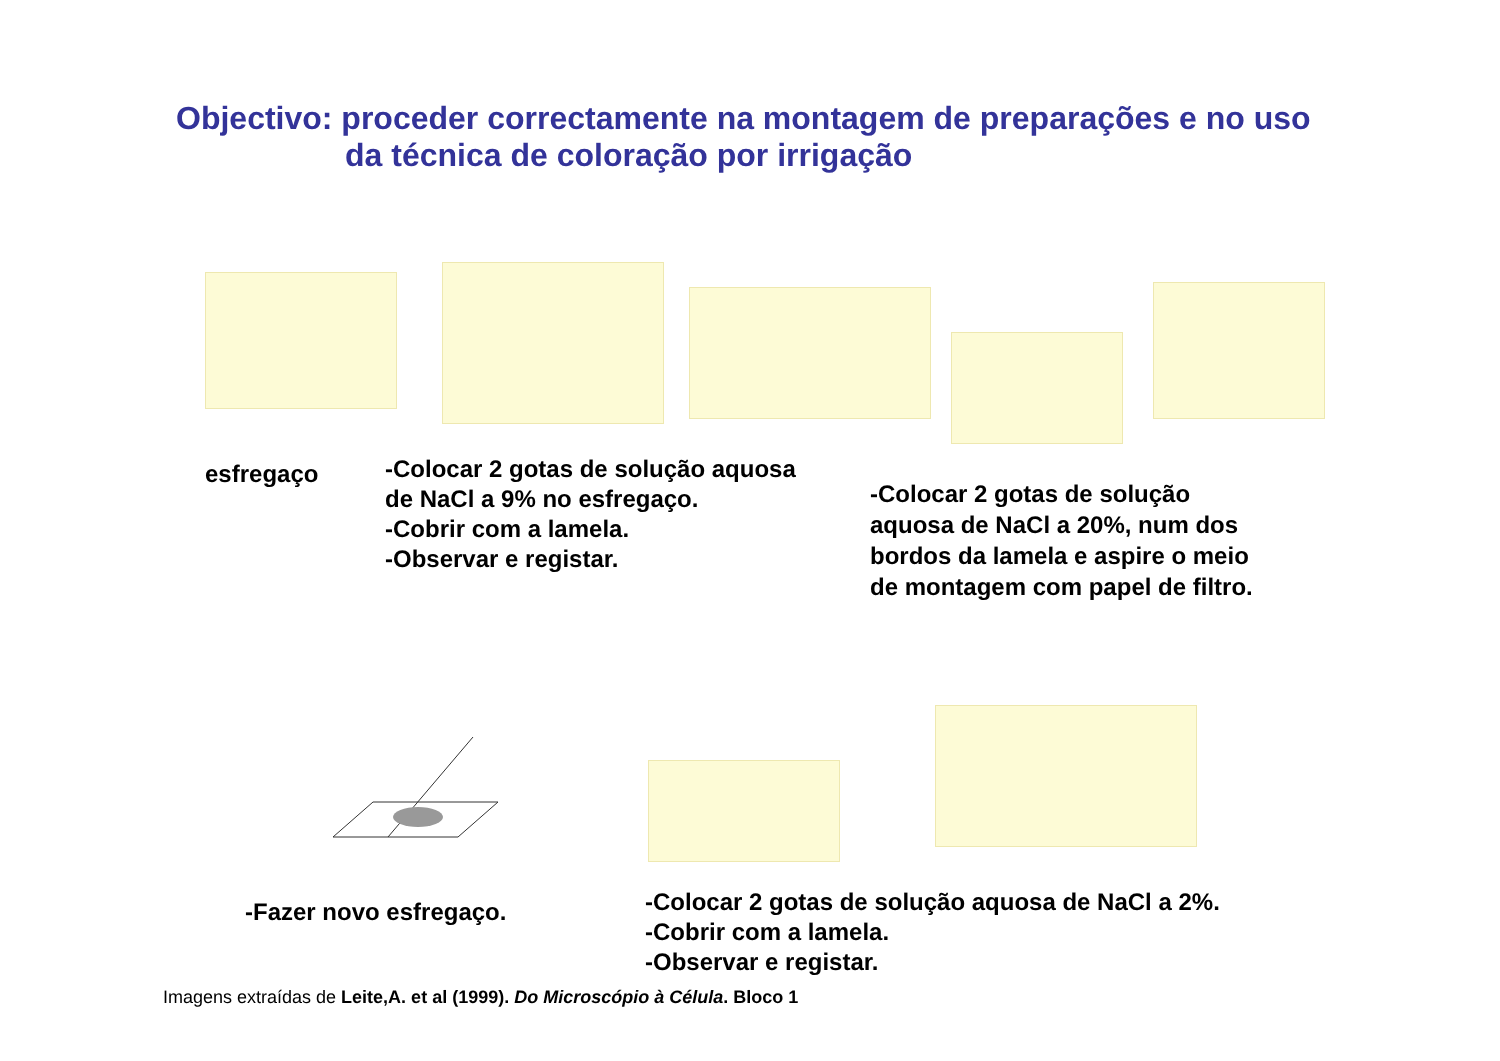Objectivo: proceder correctamente na montagem de preparações e no uso
da técnica de coloração por irrigação
esfregaço
-Colocar 2 gotas de solução aquosa
de NaCl a 9% no esfregaço.
-Cobrir com a lamela.
-Observar e registar.
-Colocar 2 gotas de solução
aquosa de NaCl a 20%, num dos
bordos da lamela e aspire o meio
de montagem com papel de filtro.
-Fazer novo esfregaço.
-Colocar 2 gotas de solução aquosa de NaCl a 2%.
-Cobrir com a lamela.
-Observar e registar.
Imagens extraídas de Leite,A. et al (1999). Do Microscópio à Célula. Bloco 1